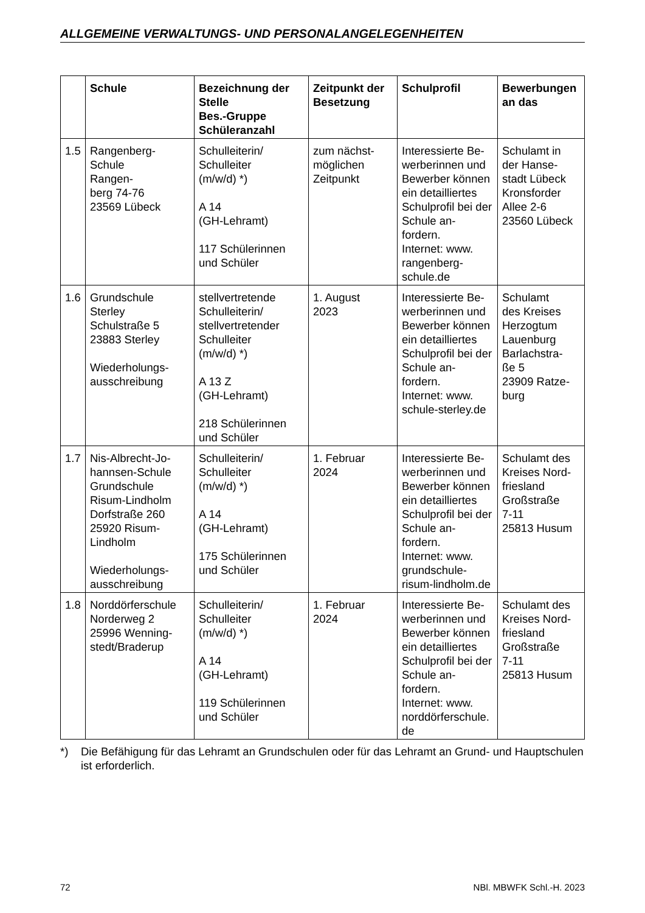ALLGEMEINE VERWALTUNGS- UND PERSONALANGELEGENHEITEN
| | Schule | Bezeichnung der Stelle Bes.-Gruppe Schüleranzahl | Zeitpunkt der Besetzung | Schulprofil | Bewerbungen an das |
| --- | --- | --- | --- | --- | --- |
| 1.5 | Rangenberg- Schule Rangen- berg 74-76 23569 Lübeck | Schulleiterin/ Schulleiter (m/w/d) *) A 14 (GH-Lehramt) 117 Schülerinnen und Schüler | zum nächst- möglichen Zeitpunkt | Interessierte Be- werberinnen und Bewerber können ein detailliertes Schulprofil bei der Schule an- fordern. Internet: www. rangenberg- schule.de | Schulamt in der Hanse- stadt Lübeck Kronsforder Allee 2-6 23560 Lübeck |
| 1.6 | Grundschule Sterley Schulstraße 5 23883 Sterley Wiederholungs- ausschreibung | stellvertretende Schulleiterin/ stellvertretender Schulleiter (m/w/d) *) A 13 Z (GH-Lehramt) 218 Schülerinnen und Schüler | 1. August 2023 | Interessierte Be- werberinnen und Bewerber können ein detailliertes Schulprofil bei der Schule an- fordern. Internet: www. schule-sterley.de | Schulamt des Kreises Herzogtum Lauenburg Barlachstra- ße 5 23909 Ratze- burg |
| 1.7 | Nis-Albrecht-Jo- hannsen-Schule Grundschule Risum-Lindholm Dorfstraße 260 25920 Risum- Lindholm Wiederholungs- ausschreibung | Schulleiterin/ Schulleiter (m/w/d) *) A 14 (GH-Lehramt) 175 Schülerinnen und Schüler | 1. Februar 2024 | Interessierte Be- werberinnen und Bewerber können ein detailliertes Schulprofil bei der Schule an- fordern. Internet: www. grundschule- risum-lindholm.de | Schulamt des Kreises Nord- friesland Großstraße 7-11 25813 Husum |
| 1.8 | Norddörferschule Norderweg 2 25996 Wenning- stedt/Braderup | Schulleiterin/ Schulleiter (m/w/d) *) A 14 (GH-Lehramt) 119 Schülerinnen und Schüler | 1. Februar 2024 | Interessierte Be- werberinnen und Bewerber können ein detailliertes Schulprofil bei der Schule an- fordern. Internet: www. norddörferschule. de | Schulamt des Kreises Nord- friesland Großstraße 7-11 25813 Husum |
*) Die Befähigung für das Lehramt an Grundschulen oder für das Lehramt an Grund- und Hauptschulen ist erforderlich.
72 NBl. MBWFK Schl.-H. 2023